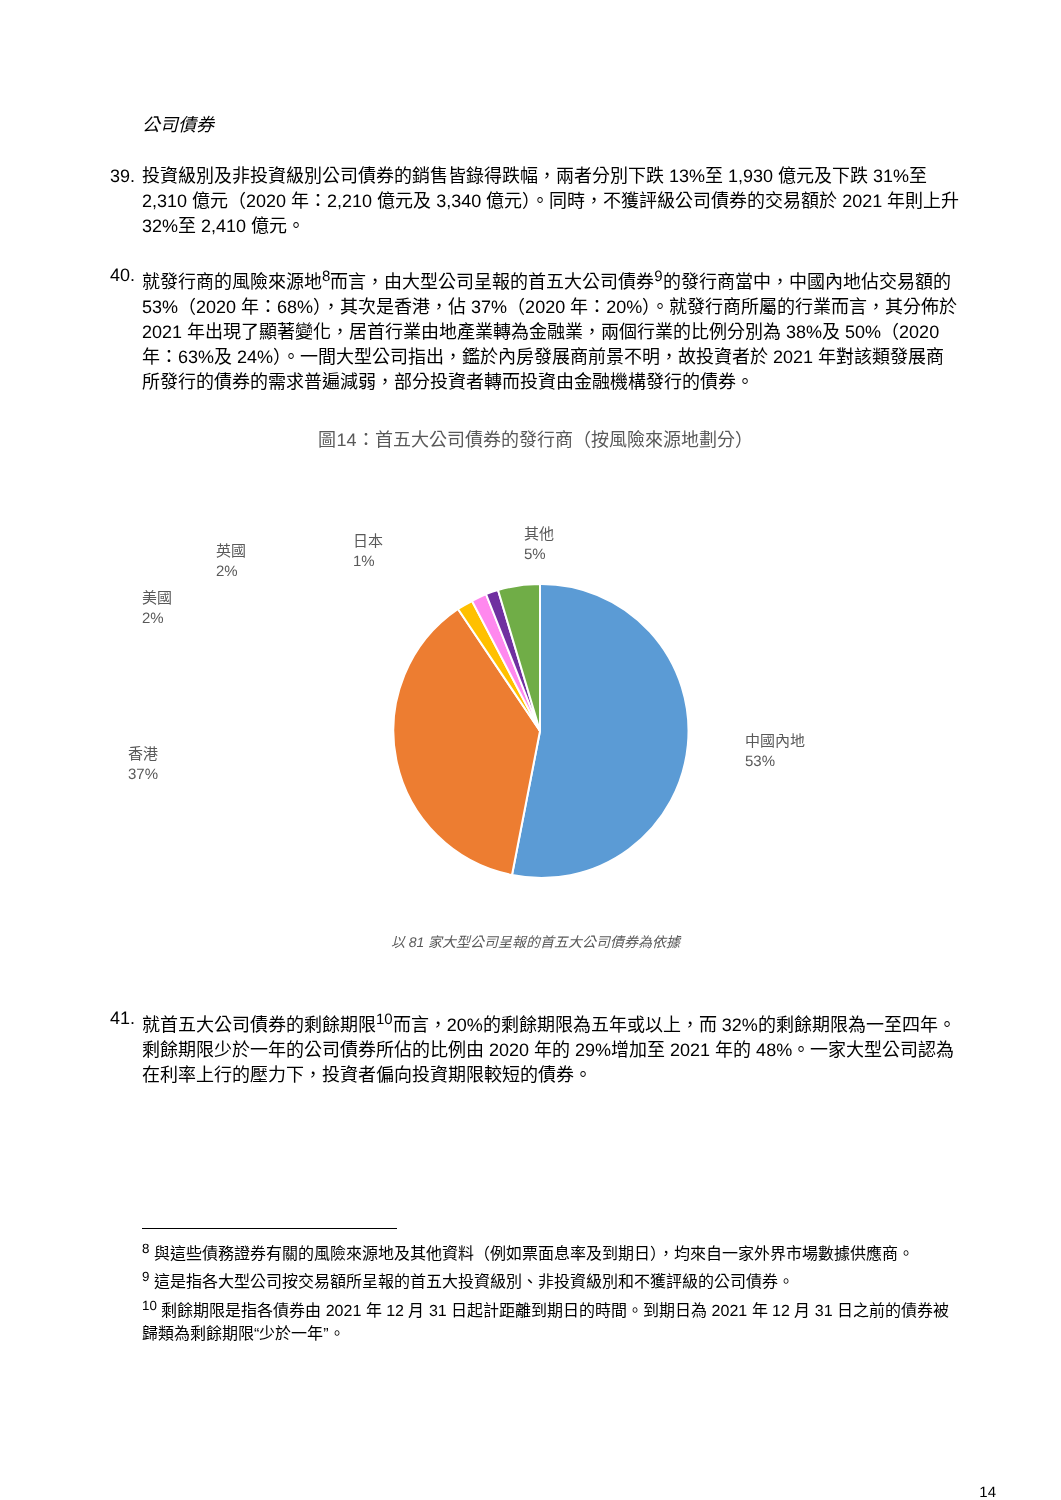公司債券
39. 投資級別及非投資級別公司債券的銷售皆錄得跌幅，兩者分別下跌 13%至 1,930 億元及下跌 31%至 2,310 億元（2020 年：2,210 億元及 3,340 億元）。同時，不獲評級公司債券的交易額於 2021 年則上升 32%至 2,410 億元。
40. 就發行商的風險來源地<sup>8</sup>而言，由大型公司呈報的首五大公司債券<sup>9</sup>的發行商當中，中國內地佔交易額的 53%（2020 年：68%），其次是香港，佔 37%（2020 年：20%）。就發行商所屬的行業而言，其分佈於 2021 年出現了顯著變化，居首行業由地產業轉為金融業，兩個行業的比例分別為 38%及 50%（2020 年：63%及 24%）。一間大型公司指出，鑑於內房發展商前景不明，故投資者於 2021 年對該類發展商所發行的債券的需求普遍減弱，部分投資者轉而投資由金融機構發行的債券。
圖14：首五大公司債券的發行商（按風險來源地劃分）
中國內地
53%
香港
37%
美國
2%
英國
2%
日本
1%
其他
5%
以 81 家大型公司呈報的首五大公司債券為依據
41. 就首五大公司債券的剩餘期限<sup>10</sup>而言，20%的剩餘期限為五年或以上，而 32%的剩餘期限為一至四年。剩餘期限少於一年的公司債券所佔的比例由 2020 年的 29%增加至 2021 年的 48%。一家大型公司認為在利率上行的壓力下，投資者偏向投資期限較短的債券。
<sup>8</sup> 與這些債務證券有關的風險來源地及其他資料（例如票面息率及到期日），均來自一家外界市場數據供應商。
<sup>9</sup> 這是指各大型公司按交易額所呈報的首五大投資級別、非投資級別和不獲評級的公司債券。
<sup>10</sup> 剩餘期限是指各債券由 2021 年 12 月 31 日起計距離到期日的時間。到期日為 2021 年 12 月 31 日之前的債券被歸類為剩餘期限“少於一年”。
14